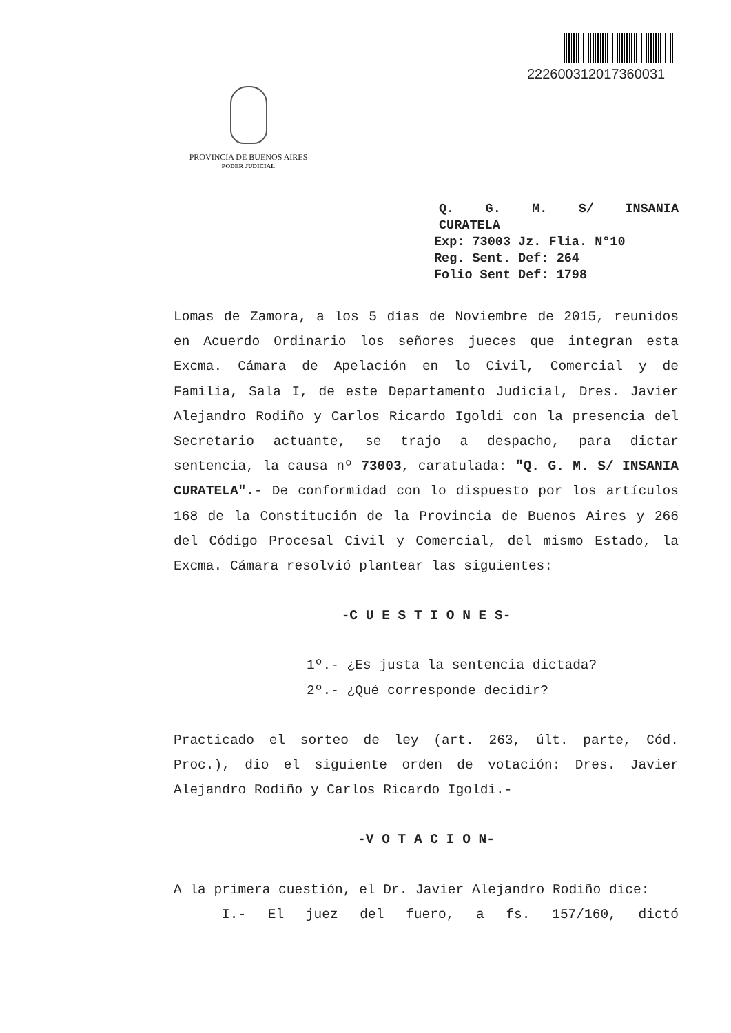222600312017360031
PROVINCIA DE BUENOS AIRES
PODER JUDICIAL
Q. G. M. S/ INSANIA
CURATELA
Exp: 73003 Jz. Flia. N°10
Reg. Sent. Def: 264
Folio Sent Def: 1798
Lomas de Zamora, a los 5 días de Noviembre de 2015, reunidos en Acuerdo Ordinario los señores jueces que integran esta Excma. Cámara de Apelación en lo Civil, Comercial y de Familia, Sala I, de este Departamento Judicial, Dres. Javier Alejandro Rodiño y Carlos Ricardo Igoldi con la presencia del Secretario actuante, se trajo a despacho, para dictar sentencia, la causa nº 73003, caratulada: "Q. G. M. S/ INSANIA CURATELA".- De conformidad con lo dispuesto por los artículos 168 de la Constitución de la Provincia de Buenos Aires y 266 del Código Procesal Civil y Comercial, del mismo Estado, la Excma. Cámara resolvió plantear las siguientes:
-C U E S T I O N E S-
1º.- ¿Es justa la sentencia dictada?
2º.- ¿Qué corresponde decidir?
Practicado el sorteo de ley (art. 263, últ. parte, Cód. Proc.), dio el siguiente orden de votación: Dres. Javier Alejandro Rodiño y Carlos Ricardo Igoldi.-
-V O T A C I O N-
A la primera cuestión, el Dr. Javier Alejandro Rodiño dice:
I.- El juez del fuero, a fs. 157/160, dictó